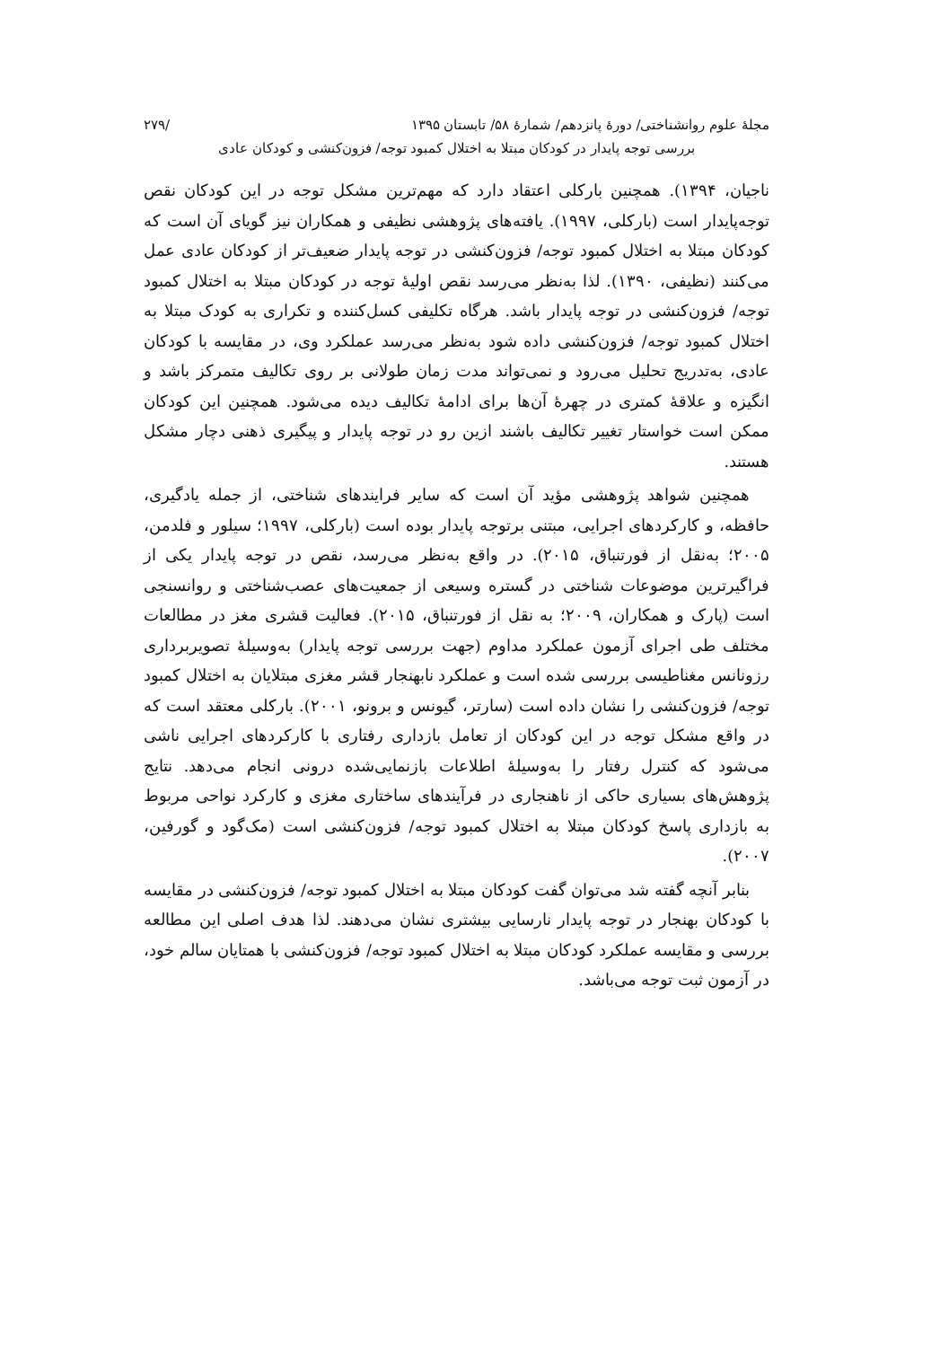مجلهٔ علوم روانشناختی/ دورهٔ پانزدهم/ شمارهٔ ۵۸/ تابستان ۱۳۹۵ /۲۷۹
بررسی توجه پایدار در کودکان مبتلا به اختلال کمبود توجه/ فزون‌کنشی و کودکان عادی
ناجیان، ۱۳۹۴). همچنین بارکلی اعتقاد دارد که مهم‌ترین مشکل توجه در این کودکان نقص توجه‌پایدار است (بارکلی، ۱۹۹۷). یافته‌های پژوهشی نظیفی و همکاران نیز گویای آن است که کودکان مبتلا به اختلال کمبود توجه/ فزون‌کنشی در توجه پایدار ضعیف‌تر از کودکان عادی عمل می‌کنند (نظیفی، ۱۳۹۰). لذا به‌نظر می‌رسد نقص اولیهٔ توجه در کودکان مبتلا به اختلال کمبود توجه/ فزون‌کنشی در توجه پایدار باشد. هرگاه تکلیفی کسل‌کننده و تکراری به کودک مبتلا به اختلال کمبود توجه/ فزون‌کنشی داده شود به‌نظر می‌رسد عملکرد وی، در مقایسه با کودکان عادی، به‌تدریج تحلیل می‌رود و نمی‌تواند مدت زمان طولانی بر روی تکالیف متمرکز باشد و انگیزه و علاقهٔ کمتری در چهرهٔ آن‌ها برای ادامهٔ تکالیف دیده می‌شود. همچنین این کودکان ممکن است خواستار تغییر تکالیف باشند ازین رو در توجه پایدار و پیگیری ذهنی دچار مشکل هستند.
همچنین شواهد پژوهشی مؤید آن است که سایر فرایندهای شناختی، از جمله یادگیری، حافظه، و کارکردهای اجرایی، مبتنی برتوجه پایدار بوده است (بارکلی، ۱۹۹۷؛ سیلور و فلدمن، ۲۰۰۵؛ به‌نقل از فورتنباق، ۲۰۱۵). در واقع به‌نظر می‌رسد، نقص در توجه پایدار یکی از فراگیرترین موضوعات شناختی در گستره وسیعی از جمعیت‌های عصب‌شناختی و روانسنجی است (پارک و همکاران، ۲۰۰۹؛ به نقل از فورتنباق، ۲۰۱۵). فعالیت قشری مغز در مطالعات مختلف طی اجرای آزمون عملکرد مداوم (جهت بررسی توجه پایدار) به‌وسیلهٔ تصویربرداری رزونانس مغناطیسی بررسی شده است و عملکرد نابهنجار قشر مغزی مبتلایان به اختلال کمبود توجه/ فزون‌کنشی را نشان داده است (سارتر، گیونس و برونو، ۲۰۰۱). بارکلی معتقد است که در واقع مشکل توجه در این کودکان از تعامل بازداری رفتاری با کارکردهای اجرایی ناشی می‌شود که کنترل رفتار را به‌وسیلهٔ اطلاعات بازنمایی‌شده درونی انجام می‌دهد. نتایج پژوهش‌های بسیاری حاکی از ناهنجاری در فرآیندهای ساختاری مغزی و کارکرد نواحی مربوط به بازداری پاسخ کودکان مبتلا به اختلال کمبود توجه/ فزون‌کنشی است (مک‌گود و گورفین، ۲۰۰۷).
بنابر آنچه گفته شد می‌توان گفت کودکان مبتلا به اختلال کمبود توجه/ فزون‌کنشی در مقایسه با کودکان بهنجار در توجه پایدار نارسایی بیشتری نشان می‌دهند. لذا هدف اصلی این مطالعه بررسی و مقایسه عملکرد کودکان مبتلا به اختلال کمبود توجه/ فزون‌کنشی با همتایان سالم خود، در آزمون ثبت توجه می‌باشد.